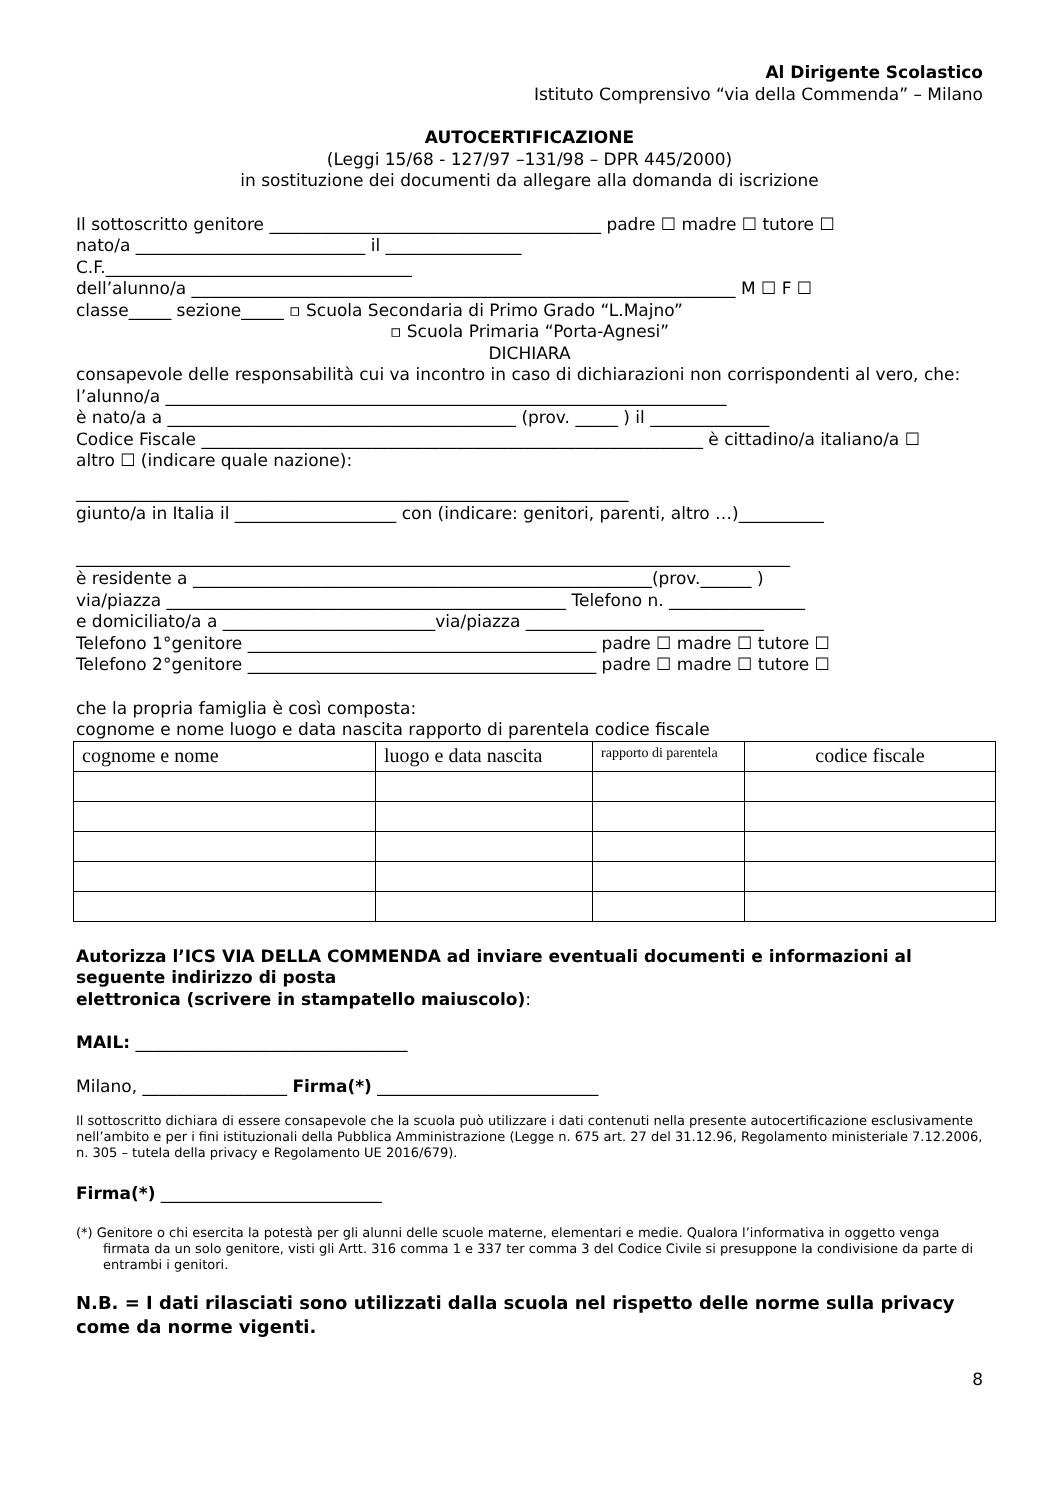Al Dirigente Scolastico
Istituto Comprensivo “via della Commenda” – Milano
AUTOCERTIFICAZIONE
(Leggi 15/68 - 127/97 –131/98 – DPR 445/2000)
in sostituzione dei documenti da allegare alla domanda di iscrizione
Il sottoscritto genitore _______________________________________ padre ☐ madre ☐ tutore ☐
nato/a ___________________________ il ________________
C.F.____________________________________
dell’alunno/a ________________________________________________________________ M ☐ F ☐
classe_____ sezione_____ ▫ Scuola Secondaria di Primo Grado “L.Majno”
▫ Scuola Primaria “Porta-Agnesi”
DICHIARA
consapevole delle responsabilità cui va incontro in caso di dichiarazioni non corrispondenti al vero, che:
l’alunno/a __________________________________________________________________
è nato/a a _________________________________________ (prov. _____ ) il ______________
Codice Fiscale ___________________________________________________________ è cittadino/a italiano/a ☐
altro ☐ (indicare quale nazione):
_________________________________________________________________
giunto/a in Italia il ___________________ con (indicare: genitori, parenti, altro …)__________
____________________________________________________________________________________
è residente a ______________________________________________________(prov.______ )
via/piazza _______________________________________________ Telefono n. ________________
e domiciliato/a a _________________________via/piazza ____________________________
Telefono 1°genitore _________________________________________ padre ☐ madre ☐ tutore ☐
Telefono 2°genitore _________________________________________ padre ☐ madre ☐ tutore ☐
che la propria famiglia è così composta:
cognome e nome luogo e data nascita rapporto di parentela codice fiscale
| cognome e nome | luogo e data nascita | rapporto di parentela | codice fiscale |
Autorizza l’ICS VIA DELLA COMMENDA ad inviare eventuali documenti e informazioni al seguente indirizzo di posta
elettronica (scrivere in stampatello maiuscolo):
MAIL: ________________________________
Milano, _________________ Firma(*) __________________________
Il sottoscritto dichiara di essere consapevole che la scuola può utilizzare i dati contenuti nella presente autocertificazione esclusivamente nell’ambito e per i fini istituzionali della Pubblica Amministrazione (Legge n. 675 art. 27 del 31.12.96, Regolamento ministeriale 7.12.2006, n. 305 – tutela della privacy e Regolamento UE 2016/679).
Firma(*) __________________________
(*) Genitore o chi esercita la potestà per gli alunni delle scuole materne, elementari e medie. Qualora l’informativa in oggetto venga firmata da un solo genitore, visti gli Artt. 316 comma 1 e 337 ter comma 3 del Codice Civile si presuppone la condivisione da parte di entrambi i genitori.
N.B. = I dati rilasciati sono utilizzati dalla scuola nel rispetto delle norme sulla privacy come da norme vigenti.
8